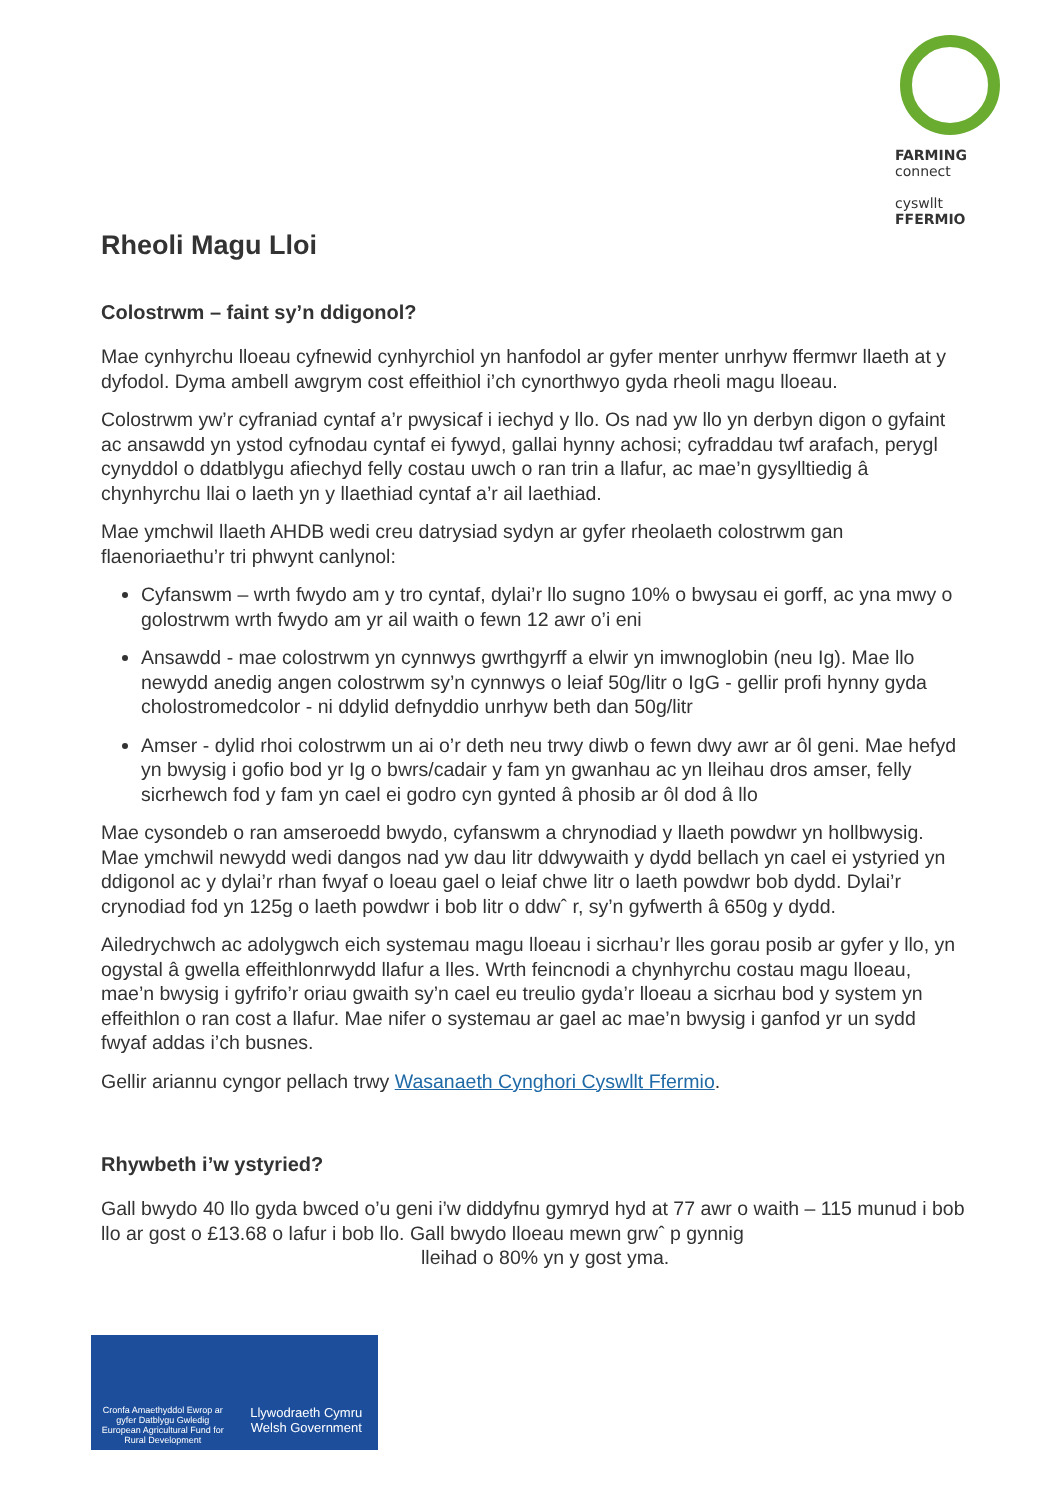FARMING
connect
cyswllt
FFERMIO
Rheoli Magu Lloi
Colostrwm – faint sy’n ddigonol?
Mae cynhyrchu lloeau cyfnewid cynhyrchiol yn hanfodol ar gyfer menter unrhyw ffermwr llaeth at y dyfodol. Dyma ambell awgrym cost effeithiol i’ch cynorthwyo gyda rheoli magu lloeau.
Colostrwm yw’r cyfraniad cyntaf a’r pwysicaf i iechyd y llo. Os nad yw llo yn derbyn digon o gyfaint ac ansawdd yn ystod cyfnodau cyntaf ei fywyd, gallai hynny achosi; cyfraddau twf arafach, perygl cynyddol o ddatblygu afiechyd felly costau uwch o ran trin a llafur, ac mae’n gysylltiedig â chynhyrchu llai o laeth yn y llaethiad cyntaf a’r ail laethiad.
Mae ymchwil llaeth AHDB wedi creu datrysiad sydyn ar gyfer rheolaeth colostrwm gan flaenoriaethu’r tri phwynt canlynol:
Cyfanswm – wrth fwydo am y tro cyntaf, dylai’r llo sugno 10% o bwysau ei gorff, ac yna mwy o golostrwm wrth fwydo am yr ail waith o fewn 12 awr o’i eni
Ansawdd - mae colostrwm yn cynnwys gwrthgyrff a elwir yn imwnoglobin (neu Ig). Mae llo newydd anedig angen colostrwm sy’n cynnwys o leiaf 50g/litr o IgG - gellir profi hynny gyda cholostromedcolor - ni ddylid defnyddio unrhyw beth dan 50g/litr
Amser - dylid rhoi colostrwm un ai o’r deth neu trwy diwb o fewn dwy awr ar ôl geni. Mae hefyd yn bwysig i gofio bod yr Ig o bwrs/cadair y fam yn gwanhau ac yn lleihau dros amser, felly sicrhewch fod y fam yn cael ei godro cyn gynted â phosib ar ôl dod â llo
Mae cysondeb o ran amseroedd bwydo, cyfanswm a chrynodiad y llaeth powdwr yn hollbwysig. Mae ymchwil newydd wedi dangos nad yw dau litr ddwywaith y dydd bellach yn cael ei ystyried yn ddigonol ac y dylai’r rhan fwyaf o loeau gael o leiaf chwe litr o laeth powdwr bob dydd. Dylai’r crynodiad fod yn 125g o laeth powdwr i bob litr o ddwˆ r, sy’n gyfwerth â 650g y dydd.
Ailedrychwch ac adolygwch eich systemau magu lloeau i sicrhau’r lles gorau posib ar gyfer y llo, yn ogystal â gwella effeithlonrwydd llafur a lles. Wrth feincnodi a chynhyrchu costau magu lloeau, mae’n bwysig i gyfrifo’r oriau gwaith sy’n cael eu treulio gyda’r lloeau a sicrhau bod y system yn effeithlon o ran cost a llafur. Mae nifer o systemau ar gael ac mae’n bwysig i ganfod yr un sydd fwyaf addas i’ch busnes.
Gellir ariannu cyngor pellach trwy Wasanaeth Cynghori Cyswllt Ffermio.
Rhywbeth i’w ystyried?
Gall bwydo 40 llo gyda bwced o’u geni i’w diddyfnu gymryd hyd at 77 awr o waith – 115 munud i bob llo ar gost o £13.68 o lafur i bob llo. Gall bwydo lloeau mewn grwˆ p gynnig
lleihad o 80% yn y gost yma.
Cronfa Amaethyddol Ewrop ar gyfer Datblygu Gwledig
European Agricultural Fund for Rural Development
Llywodraeth Cymru
Welsh Government